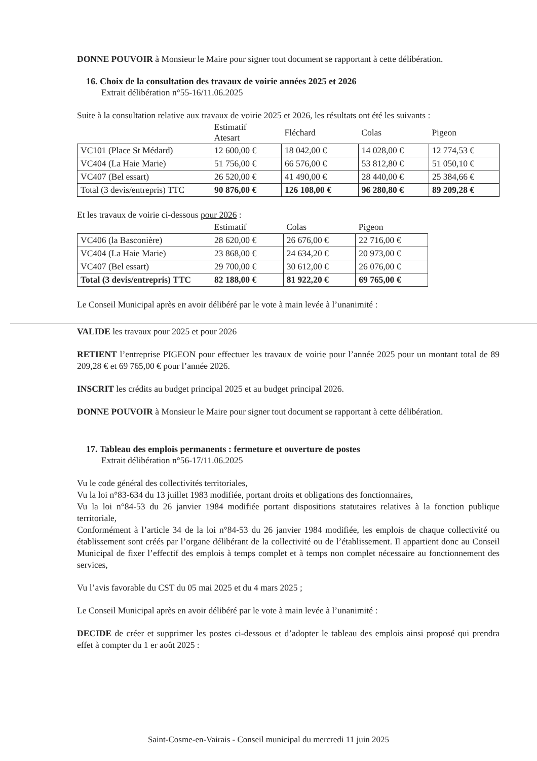DONNE POUVOIR à Monsieur le Maire pour signer tout document se rapportant à cette délibération.
16. Choix de la consultation des travaux de voirie années 2025 et 2026
Extrait délibération n°55-16/11.06.2025
Suite à la consultation relative aux travaux de voirie 2025 et 2026, les résultats ont été les suivants :
| | Estimatif Atesart | Fléchard | Colas | Pigeon |
| VC101 (Place St Médard) | 12 600,00 € | 18 042,00 € | 14 028,00 € | 12 774,53 € |
| VC404 (La Haie Marie) | 51 756,00 € | 66 576,00 € | 53 812,80 € | 51 050,10 € |
| VC407 (Bel essart) | 26 520,00 € | 41 490,00 € | 28 440,00 € | 25 384,66 € |
| Total (3 devis/entrepris) TTC | 90 876,00 € | 126 108,00 € | 96 280,80 € | 89 209,28 € |
Et les travaux de voirie ci-dessous pour 2026 :
| | Estimatif | Colas | Pigeon |
| VC406 (la Basconière) | 28 620,00 € | 26 676,00 € | 22 716,00 € |
| VC404 (La Haie Marie) | 23 868,00 € | 24 634,20 € | 20 973,00 € |
| VC407 (Bel essart) | 29 700,00 € | 30 612,00 € | 26 076,00 € |
| Total (3 devis/entrepris) TTC | 82 188,00 € | 81 922,20 € | 69 765,00 € |
Le Conseil Municipal après en avoir délibéré par le vote à main levée à l’unanimité :
VALIDE les travaux pour 2025 et pour 2026
RETIENT l’entreprise PIGEON pour effectuer les travaux de voirie pour l’année 2025 pour un montant total de 89 209,28 € et 69 765,00 € pour l’année 2026.
INSCRIT les crédits au budget principal 2025 et au budget principal 2026.
DONNE POUVOIR à Monsieur le Maire pour signer tout document se rapportant à cette délibération.
17. Tableau des emplois permanents : fermeture et ouverture de postes
Extrait délibération n°56-17/11.06.2025
Vu le code général des collectivités territoriales,
Vu la loi n°83-634 du 13 juillet 1983 modifiée, portant droits et obligations des fonctionnaires,
Vu la loi n°84-53 du 26 janvier 1984 modifiée portant dispositions statutaires relatives à la fonction publique territoriale,
Conformément à l’article 34 de la loi n°84-53 du 26 janvier 1984 modifiée, les emplois de chaque collectivité ou établissement sont créés par l’organe délibérant de la collectivité ou de l’établissement. Il appartient donc au Conseil Municipal de fixer l’effectif des emplois à temps complet et à temps non complet nécessaire au fonctionnement des services,
Vu l’avis favorable du CST du 05 mai 2025 et du 4 mars 2025 ;
Le Conseil Municipal après en avoir délibéré par le vote à main levée à l’unanimité :
DECIDE de créer et supprimer les postes ci-dessous et d’adopter le tableau des emplois ainsi proposé qui prendra effet à compter du 1 er août 2025 :
Saint-Cosme-en-Vairais - Conseil municipal du mercredi 11 juin 2025